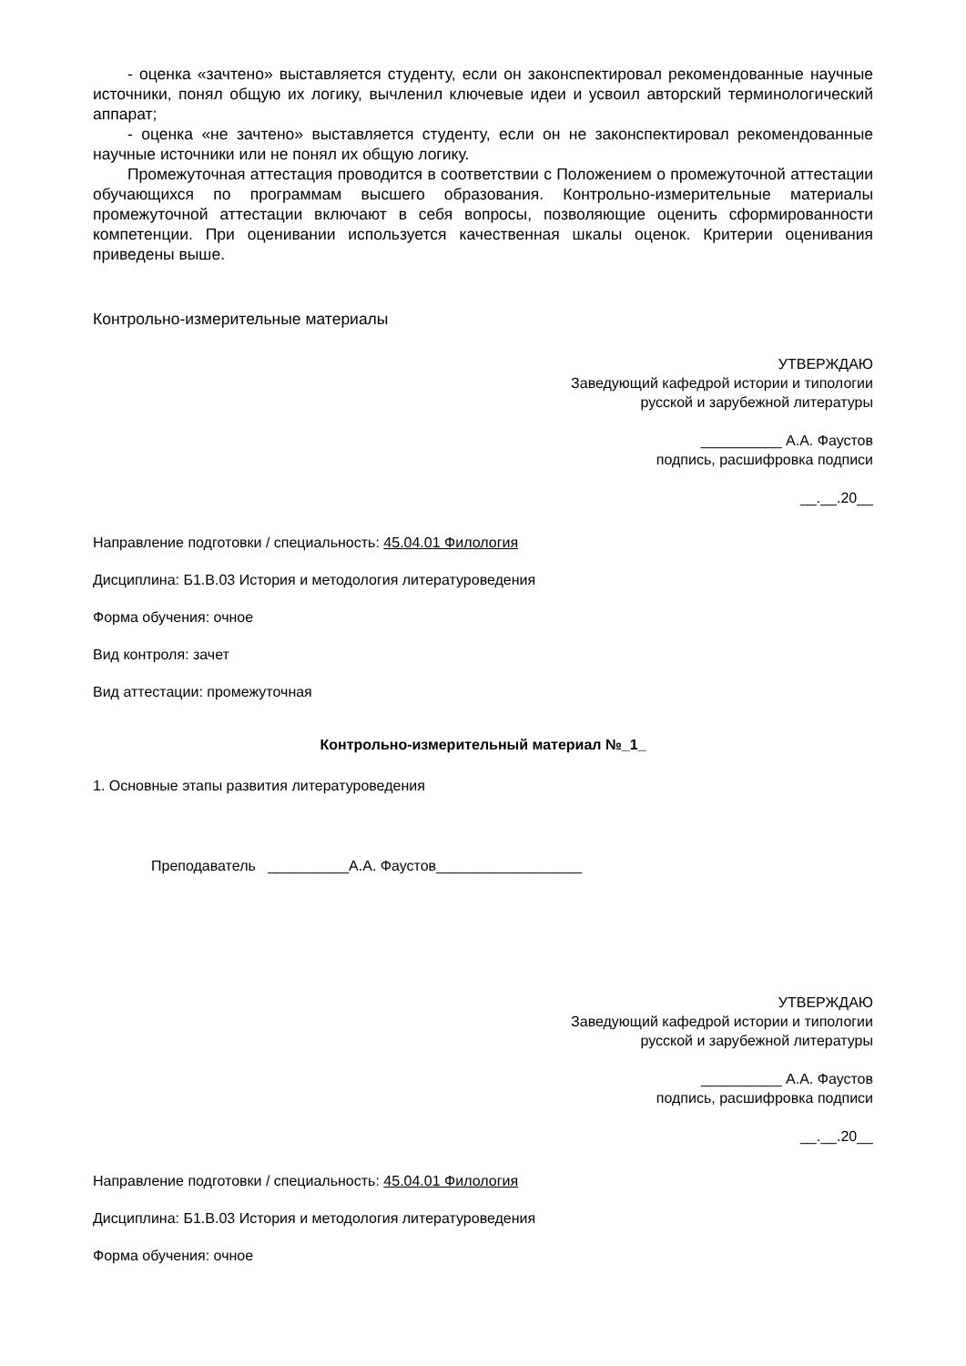- оценка «зачтено» выставляется студенту, если он законспектировал рекомендованные научные источники, понял общую их логику, вычленил ключевые идеи и усвоил авторский терминологический аппарат;
- оценка «не зачтено» выставляется студенту, если он не законспектировал рекомендованные научные источники или не понял их общую логику.
Промежуточная аттестация проводится в соответствии с Положением о промежуточной аттестации обучающихся по программам высшего образования. Контрольно-измерительные материалы промежуточной аттестации включают в себя вопросы, позволяющие оценить сформированности компетенции. При оценивании используется качественная шкалы оценок. Критерии оценивания приведены выше.
Контрольно-измерительные материалы
УТВЕРЖДАЮ
Заведующий кафедрой истории и типологии
русской и зарубежной литературы
__________ А.А. Фаустов
подпись, расшифровка подписи
__.__.20__
Направление подготовки / специальность: 45.04.01 Филология
Дисциплина: Б1.В.03 История и методология литературоведения
Форма обучения: очное
Вид контроля: зачет
Вид аттестации: промежуточная
Контрольно-измерительный материал №_1_
1. Основные этапы развития литературоведения
Преподаватель __________А.А. Фаустов__________________
УТВЕРЖДАЮ
Заведующий кафедрой истории и типологии
русской и зарубежной литературы
__________ А.А. Фаустов
подпись, расшифровка подписи
__.__.20__
Направление подготовки / специальность: 45.04.01 Филология
Дисциплина: Б1.В.03 История и методология литературоведения
Форма обучения: очное